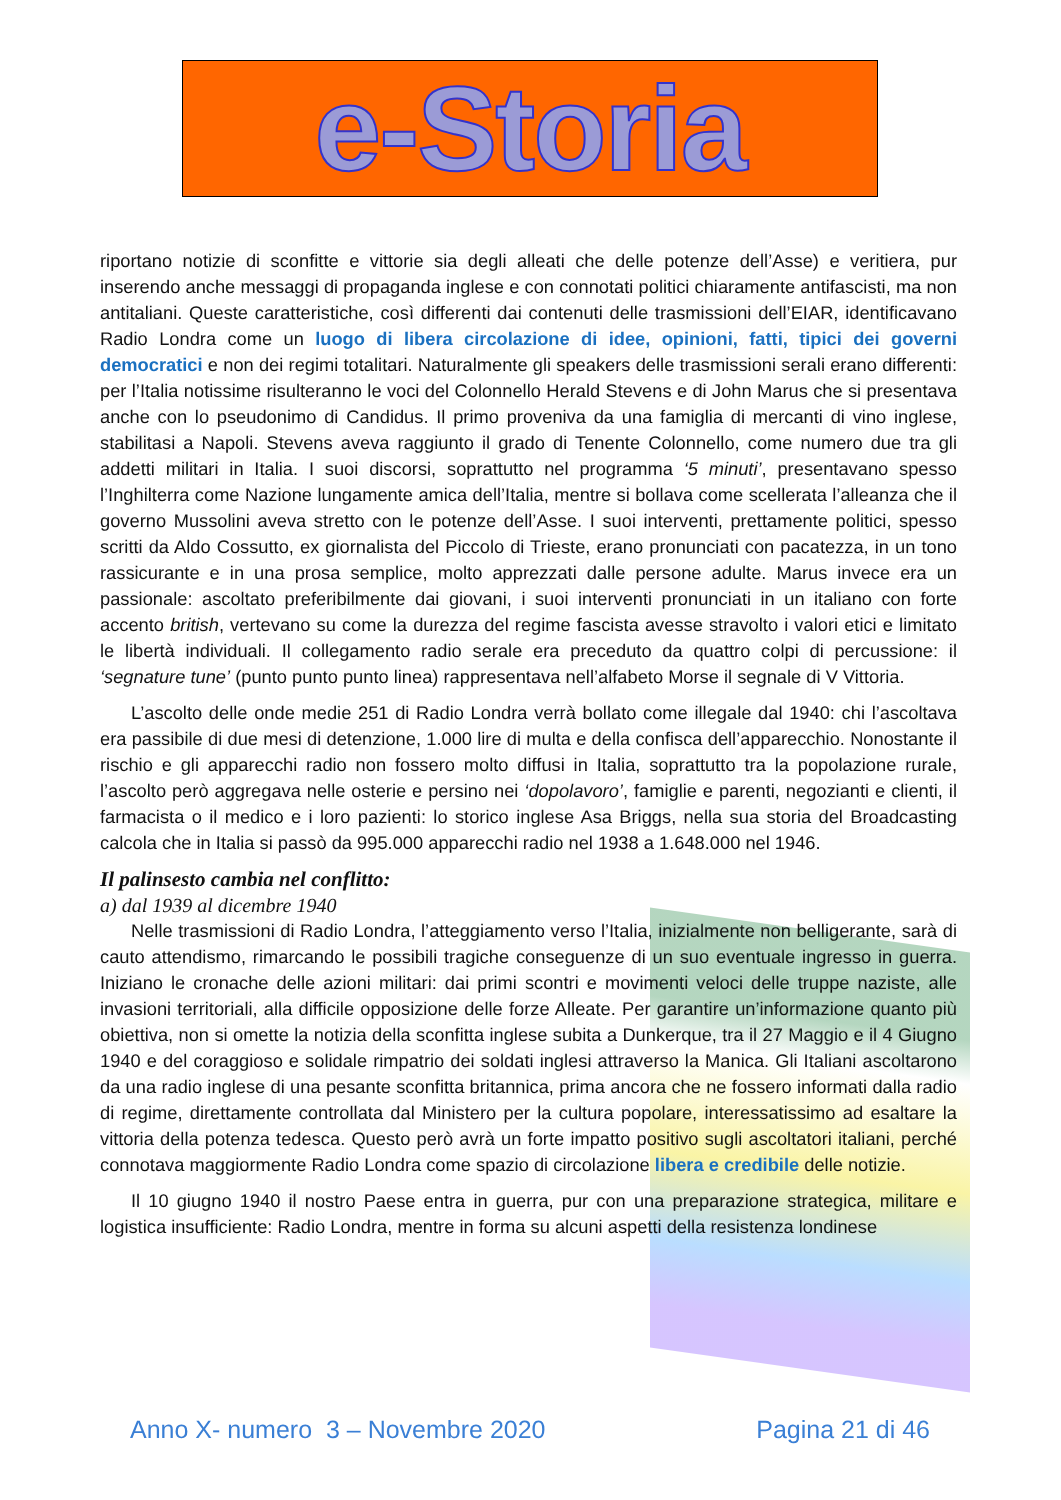e-Storia
riportano notizie di sconfitte e vittorie sia degli alleati che delle potenze dell’Asse) e veritiera, pur inserendo anche messaggi di propaganda inglese e con connotati politici chiaramente antifascisti, ma non antitaliani. Queste caratteristiche, così differenti dai contenuti delle trasmissioni dell’EIAR, identificavano Radio Londra come un luogo di libera circolazione di idee, opinioni, fatti, tipici dei governi democratici e non dei regimi totalitari. Naturalmente gli speakers delle trasmissioni serali erano differenti: per l’Italia notissime risulteranno le voci del Colonnello Herald Stevens e di John Marus che si presentava anche con lo pseudonimo di Candidus. Il primo proveniva da una famiglia di mercanti di vino inglese, stabilitasi a Napoli. Stevens aveva raggiunto il grado di Tenente Colonnello, come numero due tra gli addetti militari in Italia. I suoi discorsi, soprattutto nel programma ‘5 minuti’, presentavano spesso l’Inghilterra come Nazione lungamente amica dell’Italia, mentre si bollava come scellerata l’alleanza che il governo Mussolini aveva stretto con le potenze dell’Asse. I suoi interventi, prettamente politici, spesso scritti da Aldo Cossutto, ex giornalista del Piccolo di Trieste, erano pronunciati con pacatezza, in un tono rassicurante e in una prosa semplice, molto apprezzati dalle persone adulte. Marus invece era un passionale: ascoltato preferibilmente dai giovani, i suoi interventi pronunciati in un italiano con forte accento british, vertevano su come la durezza del regime fascista avesse stravolto i valori etici e limitato le libertà individuali. Il collegamento radio serale era preceduto da quattro colpi di percussione: il ‘segnature tune’ (punto punto punto linea) rappresentava nell’alfabeto Morse il segnale di V Vittoria.
L’ascolto delle onde medie 251 di Radio Londra verrà bollato come illegale dal 1940: chi l’ascoltava era passibile di due mesi di detenzione, 1.000 lire di multa e della confisca dell’apparecchio. Nonostante il rischio e gli apparecchi radio non fossero molto diffusi in Italia, soprattutto tra la popolazione rurale, l’ascolto però aggregava nelle osterie e persino nei ‘dopolavoro’, famiglie e parenti, negozianti e clienti, il farmacista o il medico e i loro pazienti: lo storico inglese Asa Briggs, nella sua storia del Broadcasting calcola che in Italia si passò da 995.000 apparecchi radio nel 1938 a 1.648.000 nel 1946.
Il palinsesto cambia nel conflitto:
a) dal 1939 al dicembre 1940
Nelle trasmissioni di Radio Londra, l’atteggiamento verso l’Italia, inizialmente non belligerante, sarà di cauto attendismo, rimarcando le possibili tragiche conseguenze di un suo eventuale ingresso in guerra. Iniziano le cronache delle azioni militari: dai primi scontri e movimenti veloci delle truppe naziste, alle invasioni territoriali, alla difficile opposizione delle forze Alleate. Per garantire un’informazione quanto più obiettiva, non si omette la notizia della sconfitta inglese subita a Dunkerque, tra il 27 Maggio e il 4 Giugno 1940 e del coraggioso e solidale rimpatrio dei soldati inglesi attraverso la Manica. Gli Italiani ascoltarono da una radio inglese di una pesante sconfitta britannica, prima ancora che ne fossero informati dalla radio di regime, direttamente controllata dal Ministero per la cultura popolare, interessatissimo ad esaltare la vittoria della potenza tedesca. Questo però avrà un forte impatto positivo sugli ascoltatori italiani, perché connotava maggiormente Radio Londra come spazio di circolazione libera e credibile delle notizie.
Il 10 giugno 1940 il nostro Paese entra in guerra, pur con una preparazione strategica, militare e logistica insufficiente: Radio Londra, mentre in forma su alcuni aspetti della resistenza londinese
Anno X- numero 3 – Novembre 2020 Pagina 21 di 46